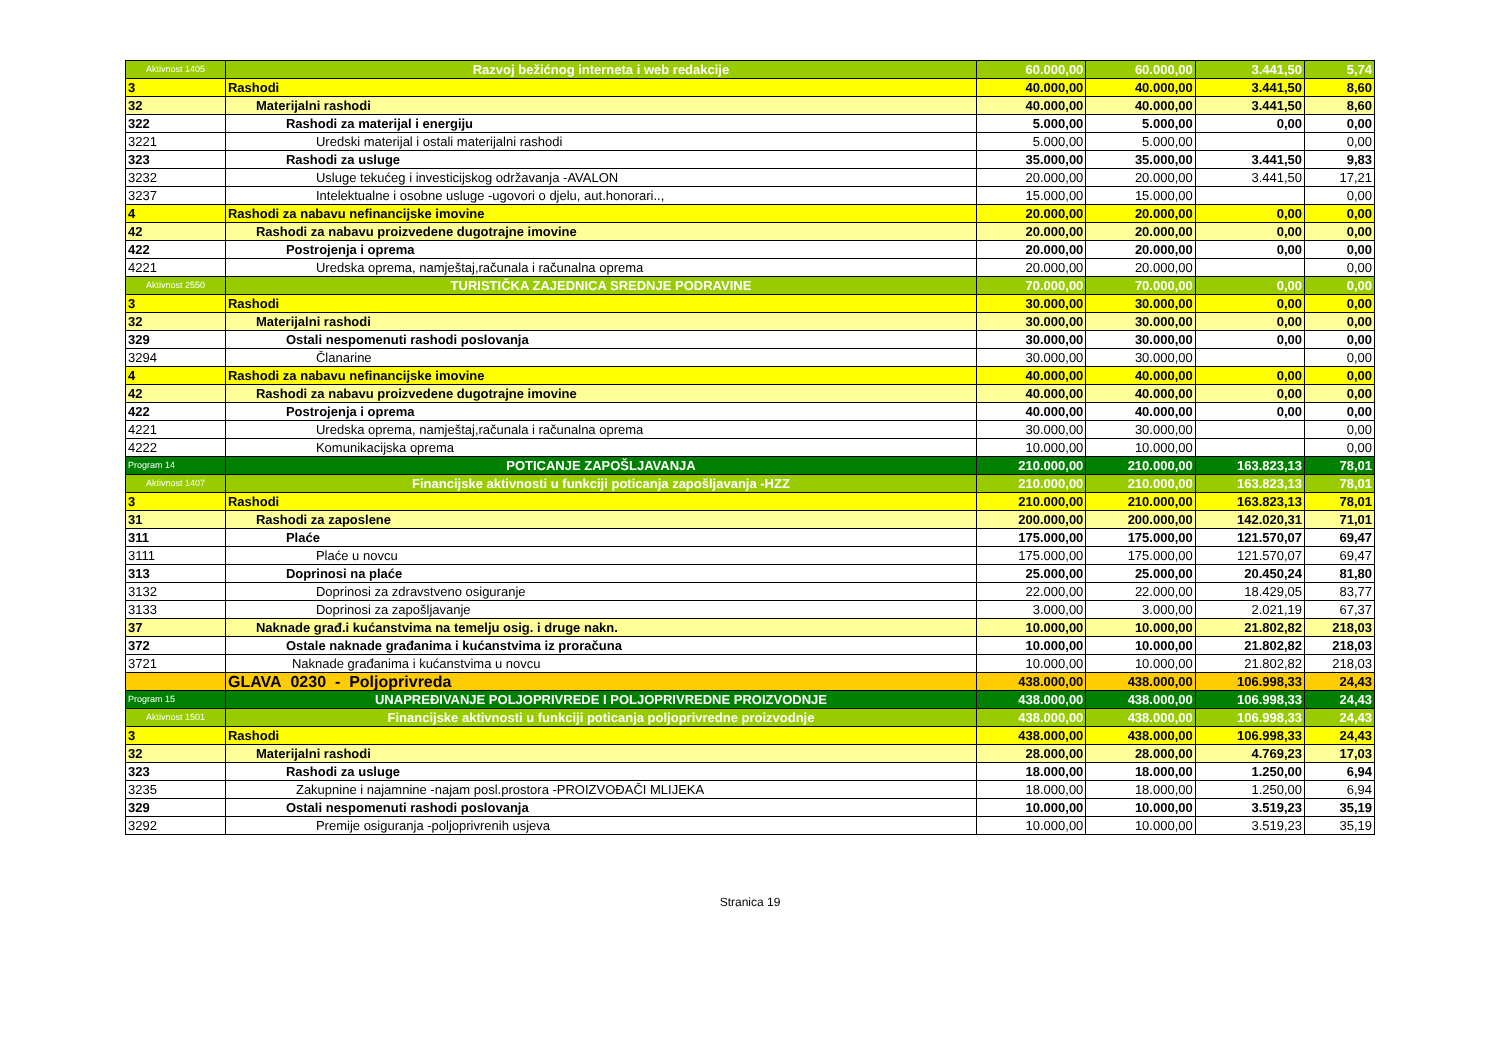| Aktivnost 1405 | Razvoj bežićnog interneta i web redakcije | 60.000,00 | 60.000,00 | 3.441,50 | 5,74 |
| 3 | Rashodi | 40.000,00 | 40.000,00 | 3.441,50 | 8,60 |
| 32 | Materijalni rashodi | 40.000,00 | 40.000,00 | 3.441,50 | 8,60 |
| 322 | Rashodi za materijal i energiju | 5.000,00 | 5.000,00 | 0,00 | 0,00 |
| 3221 | Uredski materijal i ostali materijalni rashodi | 5.000,00 | 5.000,00 | | 0,00 |
| 323 | Rashodi za usluge | 35.000,00 | 35.000,00 | 3.441,50 | 9,83 |
| 3232 | Usluge tekućeg i investicijskog održavanja -AVALON | 20.000,00 | 20.000,00 | 3.441,50 | 17,21 |
| 3237 | Intelektualne i osobne usluge -ugovori o djelu, aut.honorari.., | 15.000,00 | 15.000,00 | | 0,00 |
| 4 | Rashodi za nabavu nefinancijske imovine | 20.000,00 | 20.000,00 | 0,00 | 0,00 |
| 42 | Rashodi za nabavu proizvedene dugotrajne imovine | 20.000,00 | 20.000,00 | 0,00 | 0,00 |
| 422 | Postrojenja i oprema | 20.000,00 | 20.000,00 | 0,00 | 0,00 |
| 4221 | Uredska oprema, namještaj,računala i računalna oprema | 20.000,00 | 20.000,00 | | 0,00 |
| Aktivnost 2550 | TURISTIČKA ZAJEDNICA SREDNJE PODRAVINE | 70.000,00 | 70.000,00 | 0,00 | 0,00 |
| 3 | Rashodi | 30.000,00 | 30.000,00 | 0,00 | 0,00 |
| 32 | Materijalni rashodi | 30.000,00 | 30.000,00 | 0,00 | 0,00 |
| 329 | Ostali nespomenuti rashodi poslovanja | 30.000,00 | 30.000,00 | 0,00 | 0,00 |
| 3294 | Članarine | 30.000,00 | 30.000,00 | | 0,00 |
| 4 | Rashodi za nabavu nefinancijske imovine | 40.000,00 | 40.000,00 | 0,00 | 0,00 |
| 42 | Rashodi za nabavu proizvedene dugotrajne imovine | 40.000,00 | 40.000,00 | 0,00 | 0,00 |
| 422 | Postrojenja i oprema | 40.000,00 | 40.000,00 | 0,00 | 0,00 |
| 4221 | Uredska oprema, namještaj,računala i računalna oprema | 30.000,00 | 30.000,00 | | 0,00 |
| 4222 | Komunikacijska oprema | 10.000,00 | 10.000,00 | | 0,00 |
| Program 14 | POTICANJE ZAPOŠLJAVANJA | 210.000,00 | 210.000,00 | 163.823,13 | 78,01 |
| Aktivnost 1407 | Financijske aktivnosti u funkciji poticanja zapošljavanja -HZZ | 210.000,00 | 210.000,00 | 163.823,13 | 78,01 |
| 3 | Rashodi | 210.000,00 | 210.000,00 | 163.823,13 | 78,01 |
| 31 | Rashodi za zaposlene | 200.000,00 | 200.000,00 | 142.020,31 | 71,01 |
| 311 | Plaće | 175.000,00 | 175.000,00 | 121.570,07 | 69,47 |
| 3111 | Plaće u novcu | 175.000,00 | 175.000,00 | 121.570,07 | 69,47 |
| 313 | Doprinosi na plaće | 25.000,00 | 25.000,00 | 20.450,24 | 81,80 |
| 3132 | Doprinosi za zdravstveno osiguranje | 22.000,00 | 22.000,00 | 18.429,05 | 83,77 |
| 3133 | Doprinosi za zapošljavanje | 3.000,00 | 3.000,00 | 2.021,19 | 67,37 |
| 37 | Naknade građ.i kućanstvima na temelju osig. i druge nakn. | 10.000,00 | 10.000,00 | 21.802,82 | 218,03 |
| 372 | Ostale naknade građanima i kućanstvima iz proračuna | 10.000,00 | 10.000,00 | 21.802,82 | 218,03 |
| 3721 | Naknade građanima i kućanstvima u novcu | 10.000,00 | 10.000,00 | 21.802,82 | 218,03 |
| | GLAVA 0230 - Poljoprivreda | 438.000,00 | 438.000,00 | 106.998,33 | 24,43 |
| Program 15 | UNAPREĐIVANJE POLJOPRIVREDE I POLJOPRIVREDNE PROIZVODNJE | 438.000,00 | 438.000,00 | 106.998,33 | 24,43 |
| Aktivnost 1501 | Financijske aktivnosti u funkciji poticanja poljoprivredne proizvodnje | 438.000,00 | 438.000,00 | 106.998,33 | 24,43 |
| 3 | Rashodi | 438.000,00 | 438.000,00 | 106.998,33 | 24,43 |
| 32 | Materijalni rashodi | 28.000,00 | 28.000,00 | 4.769,23 | 17,03 |
| 323 | Rashodi za usluge | 18.000,00 | 18.000,00 | 1.250,00 | 6,94 |
| 3235 | Zakupnine i najamnine -najam posl.prostora -PROIZVOĐAČI MLIJEKA | 18.000,00 | 18.000,00 | 1.250,00 | 6,94 |
| 329 | Ostali nespomenuti rashodi poslovanja | 10.000,00 | 10.000,00 | 3.519,23 | 35,19 |
| 3292 | Premije osiguranja -poljoprivrenih usjeva | 10.000,00 | 10.000,00 | 3.519,23 | 35,19 |
Stranica 19